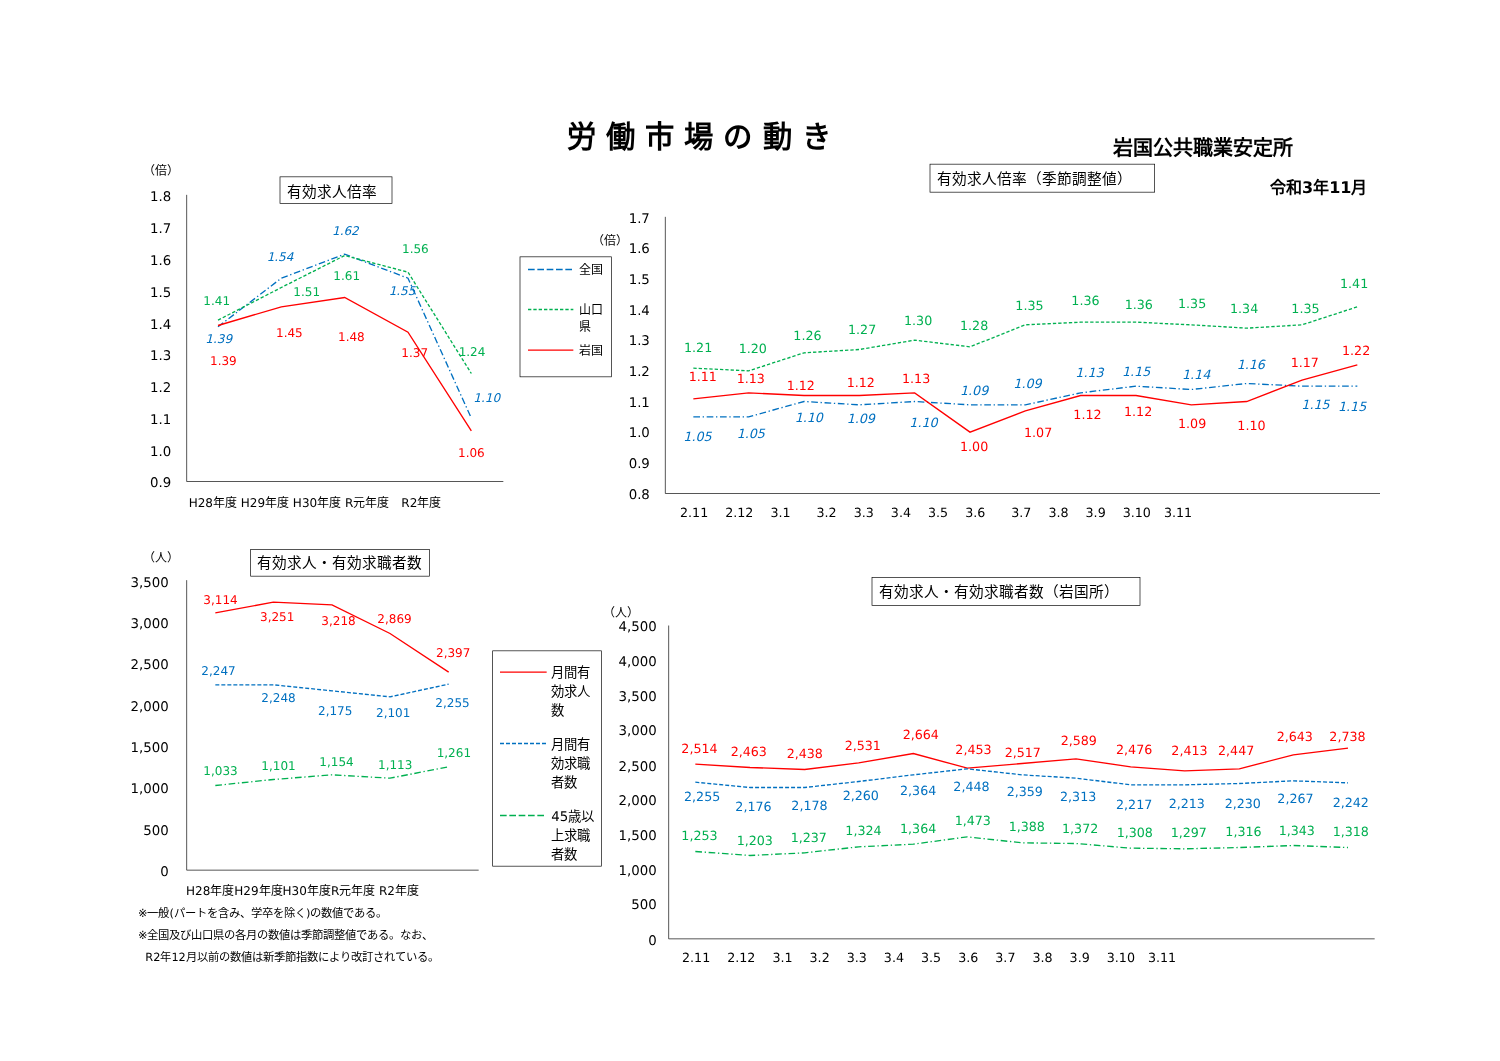労 働 市 場 の 動 き
岩国公共職業安定所
令和3年11月
（倍）
有効求人倍率
1.8
1.7
1.6
1.5
1.4
1.3
1.2
1.1
1.0
0.9
H28年度 H29年度 H30年度 R元年度　R2年度
1.41
1.51
1.61
1.56
1.24
1.39
1.54
1.62
1.55
1.10
1.39
1.45
1.48
1.37
1.06
全国
山口
県
岩国
有効求人倍率（季節調整値）
（倍）
1.7
1.6
1.5
1.4
1.3
1.2
1.1
1.0
0.9
0.8
2.11　 2.12　 3.1　　3.2　 3.3　 3.4　 3.5　 3.6　　3.7　 3.8　 3.9　 3.10　3.11
1.21
1.20
1.26
1.27
1.30
1.28
1.35
1.36
1.36
1.35
1.34
1.35
1.41
1.05
1.05
1.10
1.09
1.10
1.09
1.09
1.13
1.15
1.14
1.16
1.15
1.15
1.11
1.13
1.12
1.12
1.13
1.00
1.07
1.12
1.12
1.09
1.10
1.17
1.22
（人）
有効求人・有効求職者数
3,500
3,000
2,500
2,000
1,500
1,000
500
0
H28年度H29年度H30年度R元年度 R2年度
3,114
3,251
3,218
2,869
2,397
2,247
2,248
2,175
2,101
2,255
1,033
1,101
1,154
1,113
1,261
※一般(パートを含み、学卒を除く)の数値である。
※全国及び山口県の各月の数値は季節調整値である。なお、
R2年12月以前の数値は新季節指数により改訂されている。
月間有
効求人
数
月間有
効求職
者数
45歳以
上求職
者数
有効求人・有効求職者数（岩国所）
（人）
4,500
4,000
3,500
3,000
2,500
2,000
1,500
1,000
500
0
2.11　 2.12　 3.1　 3.2　 3.3　 3.4　 3.5　 3.6　 3.7　 3.8　 3.9　 3.10　3.11
2,514
2,463
2,438
2,531
2,664
2,453
2,517
2,589
2,476
2,413
2,447
2,643
2,738
2,255
2,176
2,178
2,260
2,364
2,448
2,359
2,313
2,217
2,213
2,230
2,267
2,242
1,253
1,203
1,237
1,324
1,364
1,473
1,388
1,372
1,308
1,297
1,316
1,343
1,318